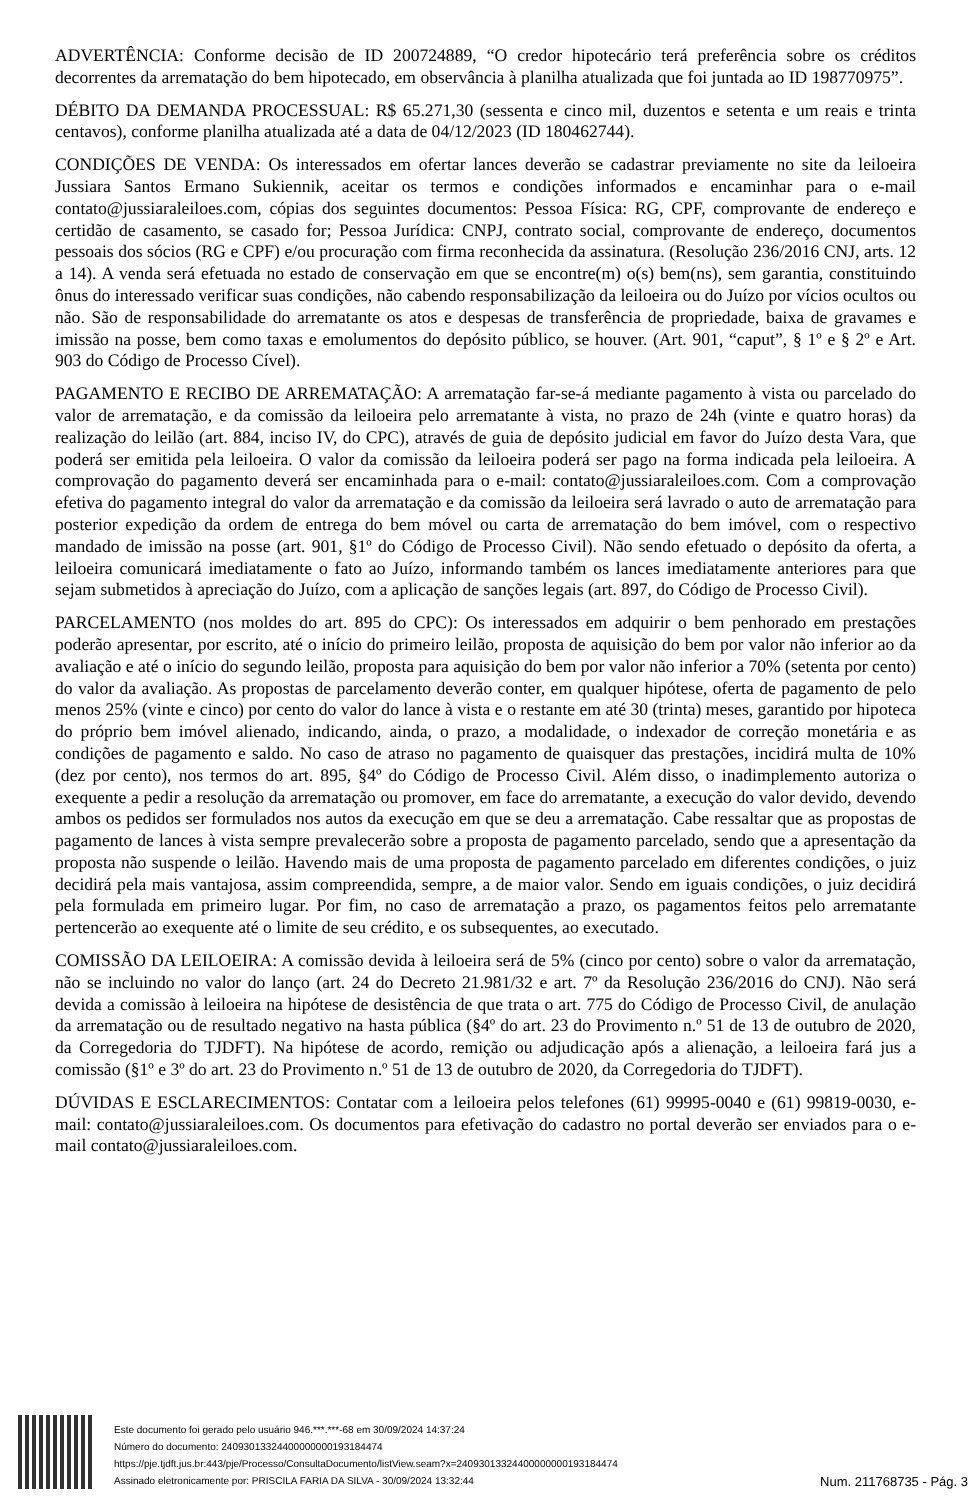ADVERTÊNCIA: Conforme decisão de ID 200724889, “O credor hipotecário terá preferência sobre os créditos decorrentes da arrematação do bem hipotecado, em observância à planilha atualizada que foi juntada ao ID 198770975”.
DÉBITO DA DEMANDA PROCESSUAL: R$ 65.271,30 (sessenta e cinco mil, duzentos e setenta e um reais e trinta centavos), conforme planilha atualizada até a data de 04/12/2023 (ID 180462744).
CONDIÇÕES DE VENDA: Os interessados em ofertar lances deverão se cadastrar previamente no site da leiloeira Jussiara Santos Ermano Sukiennik, aceitar os termos e condições informados e encaminhar para o e-mail contato@jussiaraleiloes.com, cópias dos seguintes documentos: Pessoa Física: RG, CPF, comprovante de endereço e certidão de casamento, se casado for; Pessoa Jurídica: CNPJ, contrato social, comprovante de endereço, documentos pessoais dos sócios (RG e CPF) e/ou procuração com firma reconhecida da assinatura. (Resolução 236/2016 CNJ, arts. 12 a 14). A venda será efetuada no estado de conservação em que se encontre(m) o(s) bem(ns), sem garantia, constituindo ônus do interessado verificar suas condições, não cabendo responsabilização da leiloeira ou do Juízo por vícios ocultos ou não. São de responsabilidade do arrematante os atos e despesas de transferência de propriedade, baixa de gravames e imissão na posse, bem como taxas e emolumentos do depósito público, se houver. (Art. 901, “caput”, § 1º e § 2º e Art. 903 do Código de Processo Cível).
PAGAMENTO E RECIBO DE ARREMATAÇÃO: A arrematação far-se-á mediante pagamento à vista ou parcelado do valor de arrematação, e da comissão da leiloeira pelo arrematante à vista, no prazo de 24h (vinte e quatro horas) da realização do leilão (art. 884, inciso IV, do CPC), através de guia de depósito judicial em favor do Juízo desta Vara, que poderá ser emitida pela leiloeira. O valor da comissão da leiloeira poderá ser pago na forma indicada pela leiloeira. A comprovação do pagamento deverá ser encaminhada para o e-mail: contato@jussiaraleiloes.com. Com a comprovação efetiva do pagamento integral do valor da arrematação e da comissão da leiloeira será lavrado o auto de arrematação para posterior expedição da ordem de entrega do bem móvel ou carta de arrematação do bem imóvel, com o respectivo mandado de imissão na posse (art. 901, §1º do Código de Processo Civil). Não sendo efetuado o depósito da oferta, a leiloeira comunicará imediatamente o fato ao Juízo, informando também os lances imediatamente anteriores para que sejam submetidos à apreciação do Juízo, com a aplicação de sanções legais (art. 897, do Código de Processo Civil).
PARCELAMENTO (nos moldes do art. 895 do CPC): Os interessados em adquirir o bem penhorado em prestações poderão apresentar, por escrito, até o início do primeiro leilão, proposta de aquisição do bem por valor não inferior ao da avaliação e até o início do segundo leilão, proposta para aquisição do bem por valor não inferior a 70% (setenta por cento) do valor da avaliação. As propostas de parcelamento deverão conter, em qualquer hipótese, oferta de pagamento de pelo menos 25% (vinte e cinco) por cento do valor do lance à vista e o restante em até 30 (trinta) meses, garantido por hipoteca do próprio bem imóvel alienado, indicando, ainda, o prazo, a modalidade, o indexador de correção monetária e as condições de pagamento e saldo. No caso de atraso no pagamento de quaisquer das prestações, incidirá multa de 10% (dez por cento), nos termos do art. 895, §4º do Código de Processo Civil. Além disso, o inadimplemento autoriza o exequente a pedir a resolução da arrematação ou promover, em face do arrematante, a execução do valor devido, devendo ambos os pedidos ser formulados nos autos da execução em que se deu a arrematação. Cabe ressaltar que as propostas de pagamento de lances à vista sempre prevalecerão sobre a proposta de pagamento parcelado, sendo que a apresentação da proposta não suspende o leilão. Havendo mais de uma proposta de pagamento parcelado em diferentes condições, o juiz decidirá pela mais vantajosa, assim compreendida, sempre, a de maior valor. Sendo em iguais condições, o juiz decidirá pela formulada em primeiro lugar. Por fim, no caso de arrematação a prazo, os pagamentos feitos pelo arrematante pertencerão ao exequente até o limite de seu crédito, e os subsequentes, ao executado.
COMISSÃO DA LEILOEIRA: A comissão devida à leiloeira será de 5% (cinco por cento) sobre o valor da arrematação, não se incluindo no valor do lanço (art. 24 do Decreto 21.981/32 e art. 7º da Resolução 236/2016 do CNJ). Não será devida a comissão à leiloeira na hipótese de desistência de que trata o art. 775 do Código de Processo Civil, de anulação da arrematação ou de resultado negativo na hasta pública (§4º do art. 23 do Provimento n.º 51 de 13 de outubro de 2020, da Corregedoria do TJDFT). Na hipótese de acordo, remição ou adjudicação após a alienação, a leiloeira fará jus a comissão (§1º e 3º do art. 23 do Provimento n.º 51 de 13 de outubro de 2020, da Corregedoria do TJDFT).
DÚVIDAS E ESCLARECIMENTOS: Contatar com a leiloeira pelos telefones (61) 99995-0040 e (61) 99819-0030, e-mail: contato@jussiaraleiloes.com. Os documentos para efetivação do cadastro no portal deverão ser enviados para o e-mail contato@jussiaraleiloes.com.
Este documento foi gerado pelo usuário 946.***.***-68 em 30/09/2024 14:37:24
Número do documento: 24093013324400000000193184474
https://pje.tjdft.jus.br:443/pje/Processo/ConsultaDocumento/listView.seam?x=24093013324400000000193184474
Assinado eletronicamente por: PRISCILA FARIA DA SILVA - 30/09/2024 13:32:44
Num. 211768735 - Pág. 3